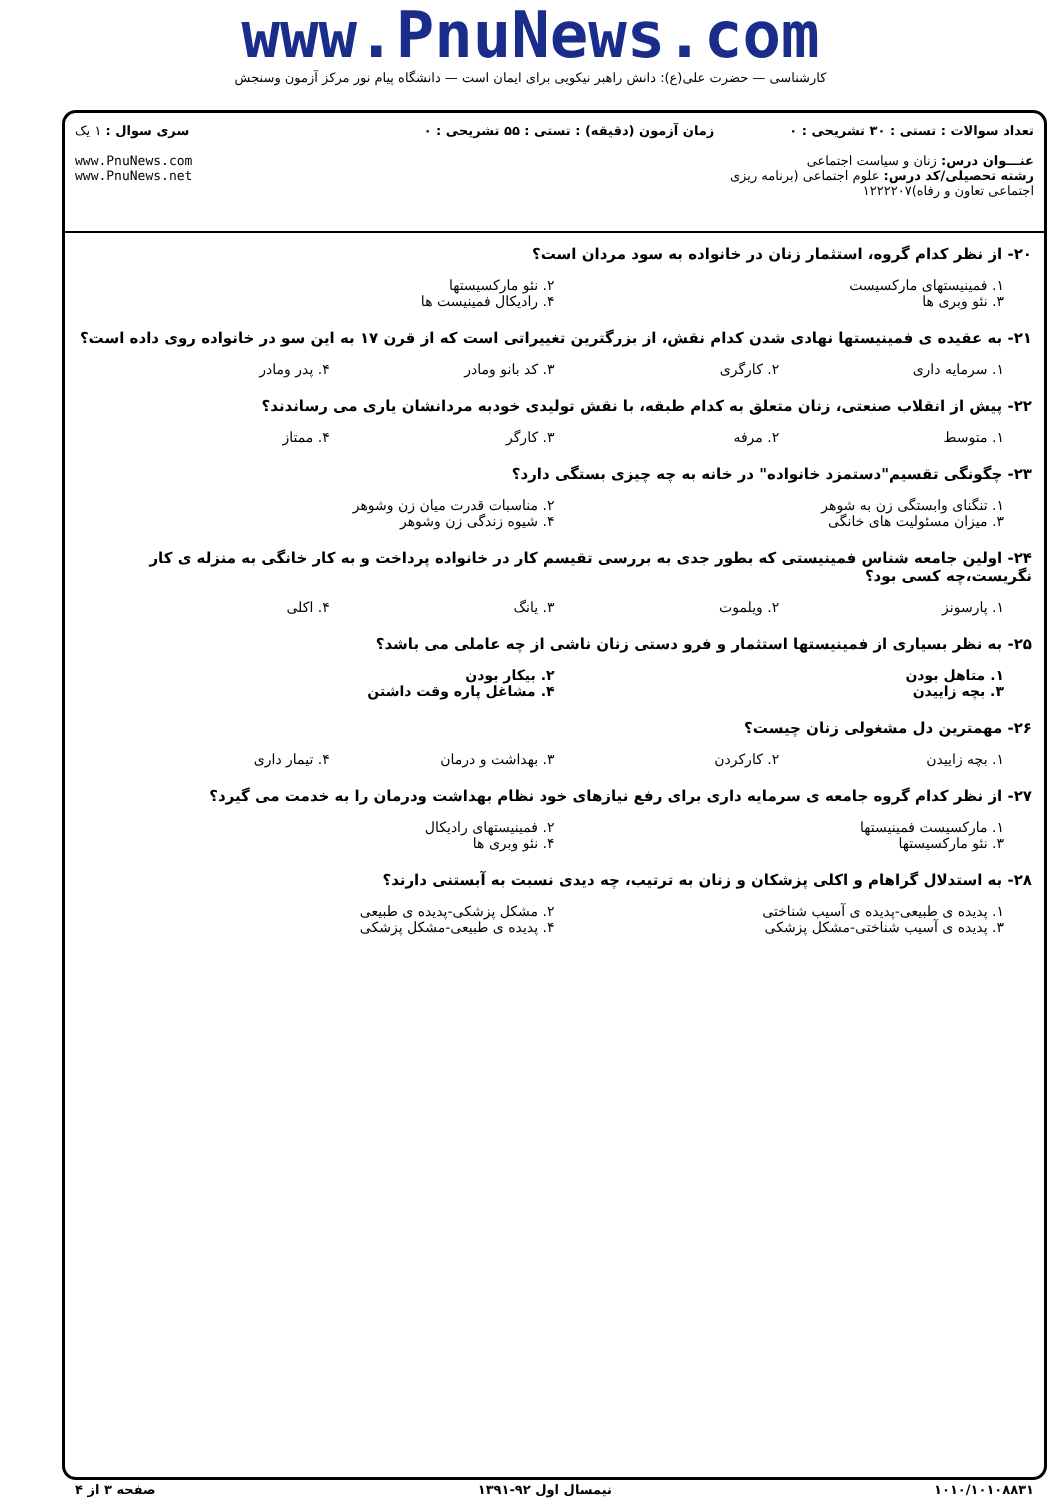www.PnuNews.com
کارشناسی — حضرت علی(ع): دانش راهبر نیکویی برای ایمان است — دانشگاه پیام نور مرکز آزمون وسنجش
تعداد سوالات : تستی : ۳۰ تشریحی : ۰
عنـــوان درس: زنان و سیاست اجتماعی
رشته تحصیلی/کد درس: علوم اجتماعی (برنامه ریزی اجتماعی تعاون و رفاه)۱۲۲۲۲۰۷
زمان آزمون (دقیقه) : تستی : ۵۵ تشریحی : ۰
سری سوال : ۱ یک
www.PnuNews.com
www.PnuNews.net
۲۰- از نظر کدام گروه، استثمار زنان در خانواده به سود مردان است؟
۱. فمینیستهای مارکسیست ۲. نئو مارکسیستها ۳. نئو وبری ها ۴. رادیکال فمینیست ها
۲۱- به عقیده ی فمینیستها نهادی شدن کدام نقش، از بزرگترین تغییراتی است که از قرن ۱۷ به این سو در خانواده روی داده است؟
۱. سرمایه داری ۲. کارگری ۳. کد بانو ومادر ۴. پدر ومادر
۲۲- پیش از انقلاب صنعتی، زنان متعلق به کدام طبقه، با نقش تولیدی خودبه مردانشان یاری می رساندند؟
۱. متوسط ۲. مرفه ۳. کارگر ۴. ممتاز
۲۳- چگونگی تقسیم"دستمزد خانواده" در خانه به چه چیزی بستگی دارد؟
۱. تنگنای وابستگی زن به شوهر ۲. مناسبات قدرت میان زن وشوهر ۳. میزان مسئولیت های خانگی ۴. شیوه زندگی زن وشوهر
۲۴- اولین جامعه شناس فمینیستی که بطور جدی به بررسی تقیسم کار در خانواده پرداخت و به کار خانگی به منزله ی کار نگریست،چه کسی بود؟
۱. پارسونز ۲. ویلموت ۳. یانگ ۴. اکلی
۲۵- به نظر بسیاری از فمینیستها استثمار و فرو دستی زنان ناشی از چه عاملی می باشد؟
۱. متاهل بودن ۲. بیکار بودن ۳. بچه زاییدن ۴. مشاغل پاره وقت داشتن
۲۶- مهمترین دل مشغولی زنان چیست؟
۱. بچه زاییدن ۲. کارکردن ۳. بهداشت و درمان ۴. تیمار داری
۲۷- از نظر کدام گروه جامعه ی سرمایه داری برای رفع نیازهای خود نظام بهداشت ودرمان را به خدمت می گیرد؟
۱. مارکسیست فمینیستها ۲. فمینیستهای رادیکال ۳. نئو مارکسیستها ۴. نئو وبری ها
۲۸- به استدلال گراهام و اکلی پزشکان و زنان به ترتیب، چه دیدی نسبت به آبستنی دارند؟
۱. پدیده ی طبیعی-پدیده ی آسیب شناختی ۲. مشکل پزشکی-پدیده ی طبیعی ۳. پدیده ی آسیب شناختی-مشکل پزشکی ۴. پدیده ی طبیعی-مشکل پزشکی
۱۰۱۰/۱۰۱۰۸۸۳۱ نیمسال اول ۹۲-۱۳۹۱ صفحه ۳ از ۴